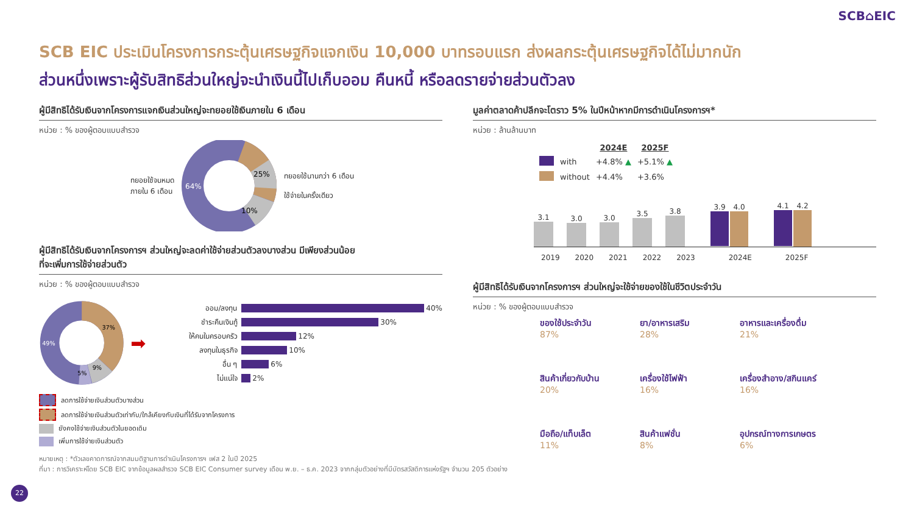SCB⌂EIC
SCB EIC ประเมินโครงการกระตุ้นเศรษฐกิจแจกเงิน 10,000 บาทรอบแรก ส่งผลกระตุ้นเศรษฐกิจได้ไม่มากนัก
ส่วนหนึ่งเพราะผู้รับสิทธิส่วนใหญ่จะนำเงินนี้ไปเก็บออม คืนหนี้ หรือลดรายจ่ายส่วนตัวลง
ผู้มีสิทธิได้รับเงินจากโครงการแจกเงินส่วนใหญ่จะทยอยใช้เงินภายใน 6 เดือน
หน่วย : % ของผู้ตอบแบบสำรวจ
ทยอยใช้จนหมด
ภายใน 6 เดือน
64%
25%
10%
ทยอยใช้นานกว่า 6 เดือน
ใช้จ่ายในครั้งเดียว
ผู้มีสิทธิได้รับเงินจากโครงการฯ ส่วนใหญ่จะลดค่าใช้จ่ายส่วนตัวลงบางส่วน มีเพียงส่วนน้อย
ที่จะเพิ่มการใช้จ่ายส่วนตัว
หน่วย : % ของผู้ตอบแบบสำรวจ
49%
37%
9%
5%
➡
ออม/ลงทุน
40%
ชำระคืนเงินกู้
30%
ให้คนในครอบครัว
12%
ลงทุนในธุรกิจ
10%
อื่น ๆ
6%
ไม่แน่ใจ
2%
ลดการใช้จ่ายเงินส่วนตัวบางส่วน
ลดการใช้จ่ายเงินส่วนตัวเท่ากับ/ใกล้เคียงกับเงินที่ได้รับจากโครงการ
ยังคงใช้จ่ายเงินส่วนตัวในยอดเดิม
เพิ่มการใช้จ่ายเงินส่วนตัว
มูลค่าตลาดค้าปลีกจะโตราว 5% ในปีหน้าหากมีการดำเนินโครงการฯ*
หน่วย : ล้านล้านบาท
| | | 2024E | 2025F |
| | with | +4.8% ▲ | +5.1% ▲ |
| | without | +4.4% | +3.6% |
3.1
3.0
3.0
3.5
3.8
3.9 4.0
4.1 4.2
2019 2020 2021 2022 2023 2024E 2025F
ผู้มีสิทธิได้รับเงินจากโครงการฯ ส่วนใหญ่จะใช้จ่ายของใช้ในชีวิตประจำวัน
หน่วย : % ของผู้ตอบแบบสำรวจ
ของใช้ประจำวัน
87%
ยา/อาหารเสริม
28%
อาหารและเครื่องดื่ม
21%
สินค้าเกี่ยวกับบ้าน
20%
เครื่องใช้ไฟฟ้า
16%
เครื่องสำอาง/สกินแคร์
16%
มือถือ/แท็บเล็ต
11%
สินค้าแฟชั่น
8%
อุปกรณ์ทางการเกษตร
6%
หมายเหตุ : *ตัวเลขคาดการณ์จากสมมติฐานการดำเนินโครงการฯ เฟส 2 ในปี 2025
ที่มา : การวิเคราะห์โดย SCB EIC จากข้อมูลผลสำรวจ SCB EIC Consumer survey เดือน พ.ย. – ธ.ค. 2023 จากกลุ่มตัวอย่างที่มีบัตรสวัสดิการแห่งรัฐฯ จำนวน 205 ตัวอย่าง
22